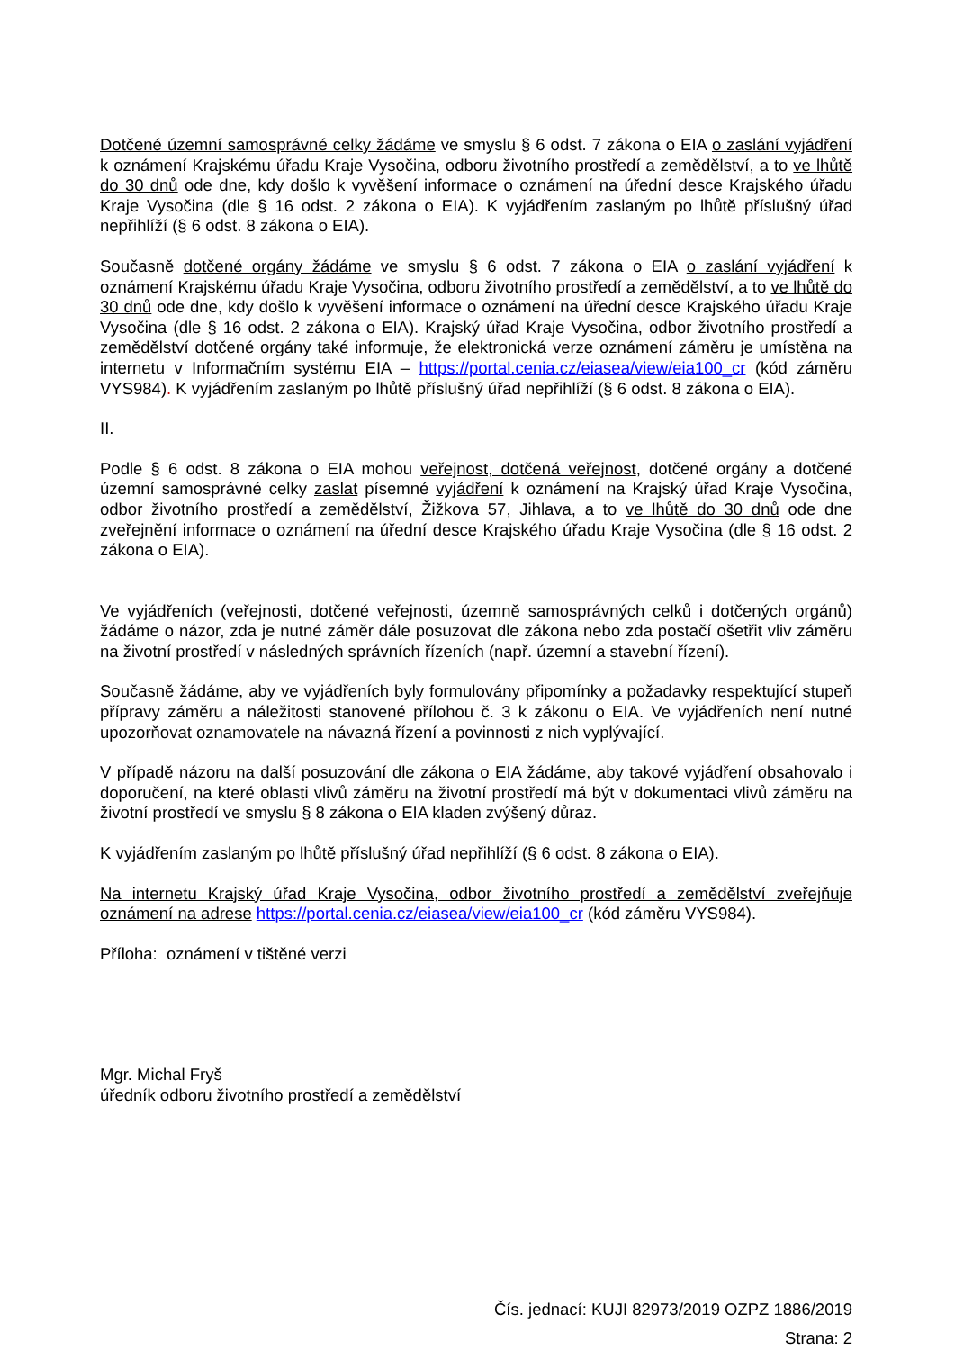Dotčené územní samosprávné celky žádáme ve smyslu § 6 odst. 7 zákona o EIA o zaslání vyjádření k oznámení Krajskému úřadu Kraje Vysočina, odboru životního prostředí a zemědělství, a to ve lhůtě do 30 dnů ode dne, kdy došlo k vyvěšení informace o oznámení na úřední desce Krajského úřadu Kraje Vysočina (dle § 16 odst. 2 zákona o EIA). K vyjádřením zaslaným po lhůtě příslušný úřad nepřihlíží (§ 6 odst. 8 zákona o EIA).
Současně dotčené orgány žádáme ve smyslu § 6 odst. 7 zákona o EIA o zaslání vyjádření k oznámení Krajskému úřadu Kraje Vysočina, odboru životního prostředí a zemědělství, a to ve lhůtě do 30 dnů ode dne, kdy došlo k vyvěšení informace o oznámení na úřední desce Krajského úřadu Kraje Vysočina (dle § 16 odst. 2 zákona o EIA). Krajský úřad Kraje Vysočina, odbor životního prostředí a zemědělství dotčené orgány také informuje, že elektronická verze oznámení záměru je umístěna na internetu v Informačním systému EIA – https://portal.cenia.cz/eiasea/view/eia100_cr (kód záměru VYS984). K vyjádřením zaslaným po lhůtě příslušný úřad nepřihlíží (§ 6 odst. 8 zákona o EIA).
II.
Podle § 6 odst. 8 zákona o EIA mohou veřejnost, dotčená veřejnost, dotčené orgány a dotčené územní samosprávné celky zaslat písemné vyjádření k oznámení na Krajský úřad Kraje Vysočina, odbor životního prostředí a zemědělství, Žižkova 57, Jihlava, a to ve lhůtě do 30 dnů ode dne zveřejnění informace o oznámení na úřední desce Krajského úřadu Kraje Vysočina (dle § 16 odst. 2 zákona o EIA).
Ve vyjádřeních (veřejnosti, dotčené veřejnosti, územně samosprávných celků i dotčených orgánů) žádáme o názor, zda je nutné záměr dále posuzovat dle zákona nebo zda postačí ošetřit vliv záměru na životní prostředí v následných správních řízeních (např. územní a stavební řízení).
Současně žádáme, aby ve vyjádřeních byly formulovány připomínky a požadavky respektující stupeň přípravy záměru a náležitosti stanovené přílohou č. 3 k zákonu o EIA. Ve vyjádřeních není nutné upozorňovat oznamovatele na návazná řízení a povinnosti z nich vyplývající.
V případě názoru na další posuzování dle zákona o EIA žádáme, aby takové vyjádření obsahovalo i doporučení, na které oblasti vlivů záměru na životní prostředí má být v dokumentaci vlivů záměru na životní prostředí ve smyslu § 8 zákona o EIA kladen zvýšený důraz.
K vyjádřením zaslaným po lhůtě příslušný úřad nepřihlíží (§ 6 odst. 8 zákona o EIA).
Na internetu Krajský úřad Kraje Vysočina, odbor životního prostředí a zemědělství zveřejňuje oznámení na adrese https://portal.cenia.cz/eiasea/view/eia100_cr (kód záměru VYS984).
Příloha: oznámení v tištěné verzi
Mgr. Michal Fryš
úředník odboru životního prostředí a zemědělství
Čís. jednací: KUJI 82973/2019 OZPZ 1886/2019
Strana: 2